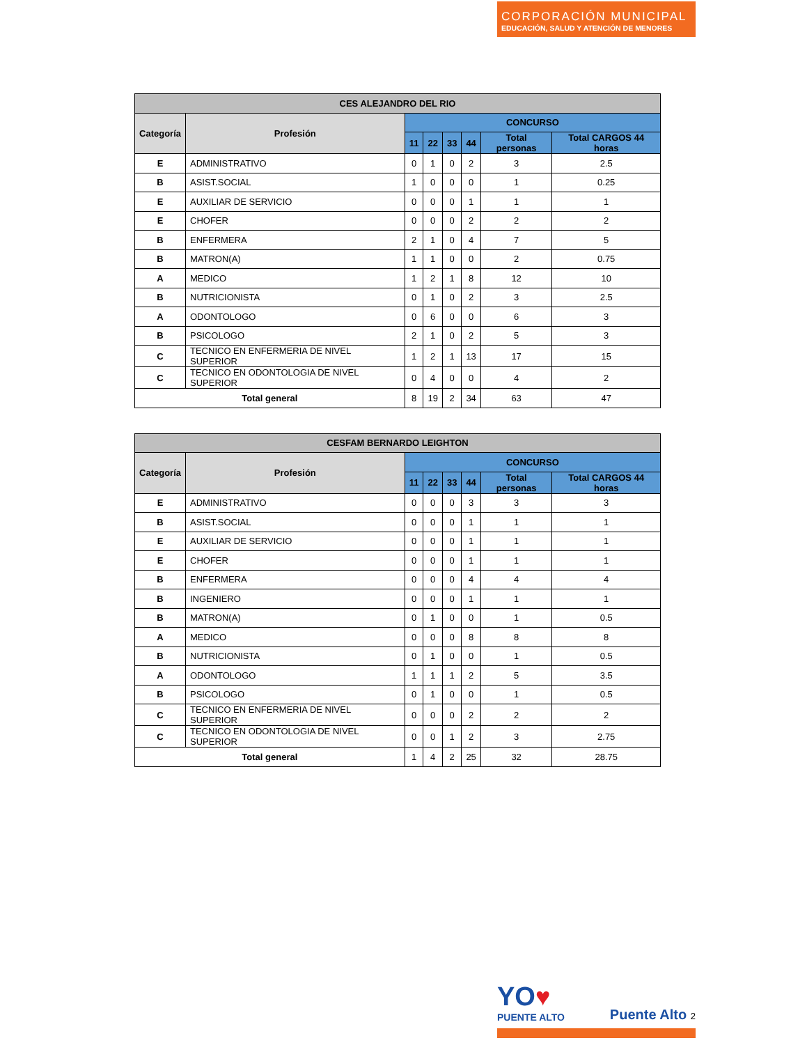CORPORACIÓN MUNICIPAL
EDUCACIÓN, SALUD Y ATENCIÓN DE MENORES
| CES ALEJANDRO DEL RIO | | | | | | | |
| --- | --- | --- | --- | --- | --- | --- | --- |
| Categoría | Profesión | CONCURSO | | | | | |
| | | 11 | 22 | 33 | 44 | Total personas | Total CARGOS 44 horas |
| E | ADMINISTRATIVO | 0 | 1 | 0 | 2 | 3 | 2.5 |
| B | ASIST.SOCIAL | 1 | 0 | 0 | 0 | 1 | 0.25 |
| E | AUXILIAR DE SERVICIO | 0 | 0 | 0 | 1 | 1 | 1 |
| E | CHOFER | 0 | 0 | 0 | 2 | 2 | 2 |
| B | ENFERMERA | 2 | 1 | 0 | 4 | 7 | 5 |
| B | MATRON(A) | 1 | 1 | 0 | 0 | 2 | 0.75 |
| A | MEDICO | 1 | 2 | 1 | 8 | 12 | 10 |
| B | NUTRICIONISTA | 0 | 1 | 0 | 2 | 3 | 2.5 |
| A | ODONTOLOGO | 0 | 6 | 0 | 0 | 6 | 3 |
| B | PSICOLOGO | 2 | 1 | 0 | 2 | 5 | 3 |
| C | TECNICO EN ENFERMERIA DE NIVEL SUPERIOR | 1 | 2 | 1 | 13 | 17 | 15 |
| C | TECNICO EN ODONTOLOGIA DE NIVEL SUPERIOR | 0 | 4 | 0 | 0 | 4 | 2 |
| Total general | | 8 | 19 | 2 | 34 | 63 | 47 |
| CESFAM BERNARDO LEIGHTON | | | | | | | |
| --- | --- | --- | --- | --- | --- | --- | --- |
| Categoría | Profesión | CONCURSO | | | | | |
| | | 11 | 22 | 33 | 44 | Total personas | Total CARGOS 44 horas |
| E | ADMINISTRATIVO | 0 | 0 | 0 | 3 | 3 | 3 |
| B | ASIST.SOCIAL | 0 | 0 | 0 | 1 | 1 | 1 |
| E | AUXILIAR DE SERVICIO | 0 | 0 | 0 | 1 | 1 | 1 |
| E | CHOFER | 0 | 0 | 0 | 1 | 1 | 1 |
| B | ENFERMERA | 0 | 0 | 0 | 4 | 4 | 4 |
| B | INGENIERO | 0 | 0 | 0 | 1 | 1 | 1 |
| B | MATRON(A) | 0 | 1 | 0 | 0 | 1 | 0.5 |
| A | MEDICO | 0 | 0 | 0 | 8 | 8 | 8 |
| B | NUTRICIONISTA | 0 | 1 | 0 | 0 | 1 | 0.5 |
| A | ODONTOLOGO | 1 | 1 | 1 | 2 | 5 | 3.5 |
| B | PSICOLOGO | 0 | 1 | 0 | 0 | 1 | 0.5 |
| C | TECNICO EN ENFERMERIA DE NIVEL SUPERIOR | 0 | 0 | 0 | 2 | 2 | 2 |
| C | TECNICO EN ODONTOLOGIA DE NIVEL SUPERIOR | 0 | 0 | 1 | 2 | 3 | 2.75 |
| Total general | | 1 | 4 | 2 | 25 | 32 | 28.75 |
YO♥
PUENTE ALTO
Puente Alto 2